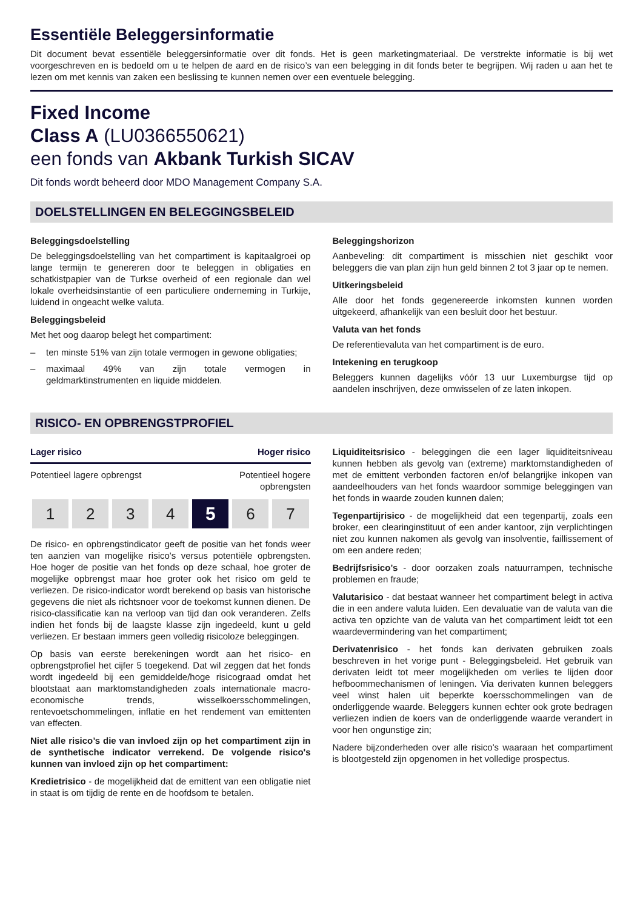Essentiële Beleggersinformatie
Dit document bevat essentiële beleggersinformatie over dit fonds. Het is geen marketingmateriaal. De verstrekte informatie is bij wet voorgeschreven en is bedoeld om u te helpen de aard en de risico’s van een belegging in dit fonds beter te begrijpen. Wij raden u aan het te lezen om met kennis van zaken een beslissing te kunnen nemen over een eventuele belegging.
Fixed Income
Class A (LU0366550621)
een fonds van Akbank Turkish SICAV
Dit fonds wordt beheerd door MDO Management Company S.A.
DOELSTELLINGEN EN BELEGGINGSBELEID
Beleggingsdoelstelling
De beleggingsdoelstelling van het compartiment is kapitaalgroei op lange termijn te genereren door te beleggen in obligaties en schatkistpapier van de Turkse overheid of een regionale dan wel lokale overheidsinstantie of een particuliere onderneming in Turkije, luidend in ongeacht welke valuta.
Beleggingsbeleid
Met het oog daarop belegt het compartiment:
– ten minste 51% van zijn totale vermogen in gewone obligaties;
– maximaal 49% van zijn totale vermogen in geldmarktinstrumenten en liquide middelen.
Beleggingshorizon
Aanbeveling: dit compartiment is misschien niet geschikt voor beleggers die van plan zijn hun geld binnen 2 tot 3 jaar op te nemen.
Uitkeringsbeleid
Alle door het fonds gegenereerde inkomsten kunnen worden uitgekeerd, afhankelijk van een besluit door het bestuur.
Valuta van het fonds
De referentievaluta van het compartiment is de euro.
Intekening en terugkoop
Beleggers kunnen dagelijks vóór 13 uur Luxemburgse tijd op aandelen inschrijven, deze omwisselen of ze laten inkopen.
RISICO- EN OPBRENGSTPROFIEL
Lager risico Hoger risico
Potentieel lagere opbrengst Potentieel hogere
opbrengsten
1 2 3 4
5
6 7
De risico- en opbrengstindicator geeft de positie van het fonds weer ten aanzien van mogelijke risico's versus potentiële opbrengsten. Hoe hoger de positie van het fonds op deze schaal, hoe groter de mogelijke opbrengst maar hoe groter ook het risico om geld te verliezen. De risico-indicator wordt berekend op basis van historische gegevens die niet als richtsnoer voor de toekomst kunnen dienen. De risico-classificatie kan na verloop van tijd dan ook veranderen. Zelfs indien het fonds bij de laagste klasse zijn ingedeeld, kunt u geld verliezen. Er bestaan immers geen volledig risicoloze beleggingen.
Op basis van eerste berekeningen wordt aan het risico- en opbrengstprofiel het cijfer 5 toegekend. Dat wil zeggen dat het fonds wordt ingedeeld bij een gemiddelde/hoge risicograad omdat het blootstaat aan marktomstandigheden zoals internationale macro-economische trends, wisselkoersschommelingen, rentevoetschommelingen, inflatie en het rendement van emittenten van effecten.
Niet alle risico’s die van invloed zijn op het compartiment zijn in de synthetische indicator verrekend. De volgende risico's kunnen van invloed zijn op het compartiment:
Kredietrisico - de mogelijkheid dat de emittent van een obligatie niet in staat is om tijdig de rente en de hoofdsom te betalen.
Liquiditeitsrisico - beleggingen die een lager liquiditeitsniveau kunnen hebben als gevolg van (extreme) marktomstandigheden of met de emittent verbonden factoren en/of belangrijke inkopen van aandeelhouders van het fonds waardoor sommige beleggingen van het fonds in waarde zouden kunnen dalen;
Tegenpartijrisico - de mogelijkheid dat een tegenpartij, zoals een broker, een clearinginstituut of een ander kantoor, zijn verplichtingen niet zou kunnen nakomen als gevolg van insolventie, faillissement of om een andere reden;
Bedrijfsrisico’s - door oorzaken zoals natuurrampen, technische problemen en fraude;
Valutarisico - dat bestaat wanneer het compartiment belegt in activa die in een andere valuta luiden. Een devaluatie van de valuta van die activa ten opzichte van de valuta van het compartiment leidt tot een waardevermindering van het compartiment;
Derivatenrisico - het fonds kan derivaten gebruiken zoals beschreven in het vorige punt - Beleggingsbeleid. Het gebruik van derivaten leidt tot meer mogelijkheden om verlies te lijden door hefboommechanismen of leningen. Via derivaten kunnen beleggers veel winst halen uit beperkte koersschommelingen van de onderliggende waarde. Beleggers kunnen echter ook grote bedragen verliezen indien de koers van de onderliggende waarde verandert in voor hen ongunstige zin;
Nadere bijzonderheden over alle risico's waaraan het compartiment is blootgesteld zijn opgenomen in het volledige prospectus.